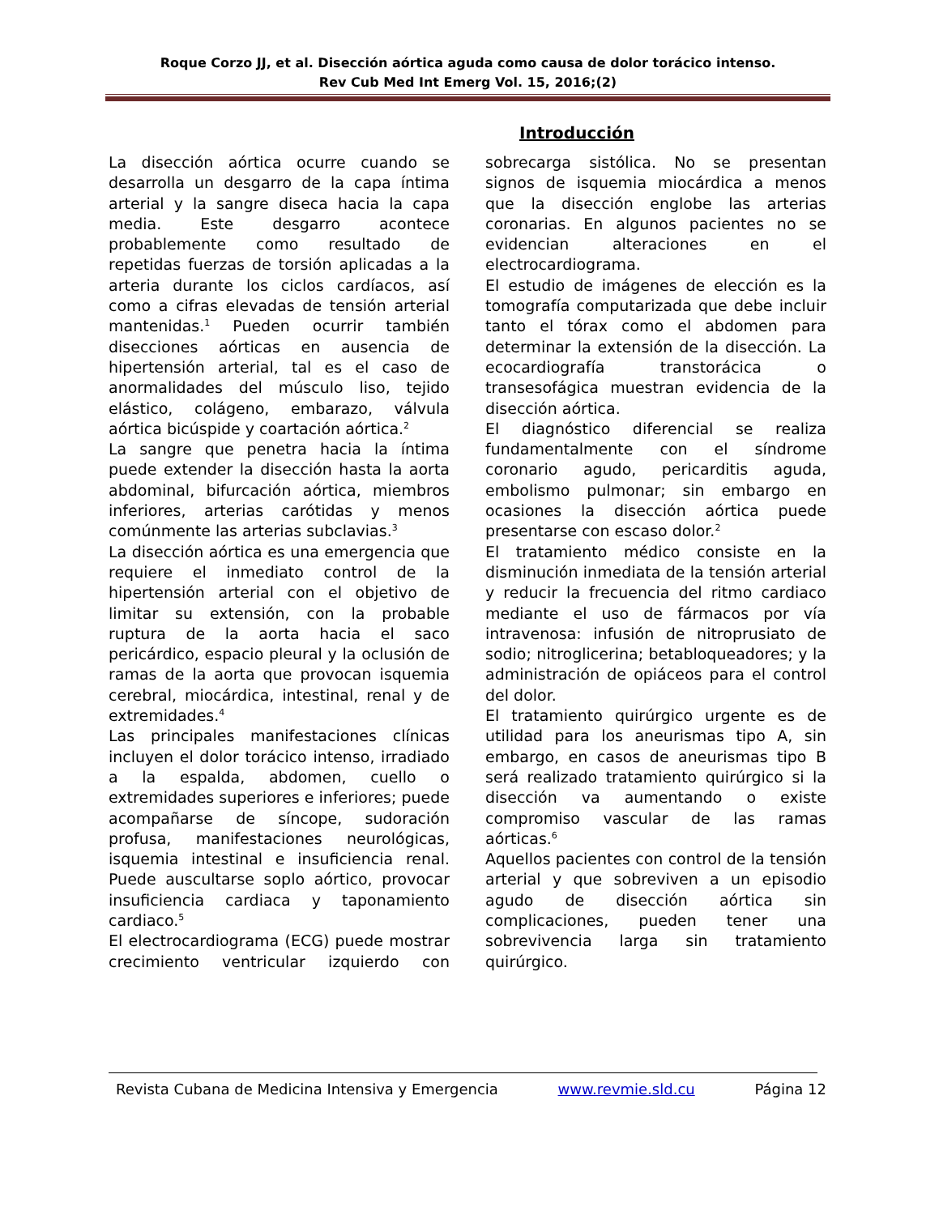Roque Corzo JJ, et al. Disección aórtica aguda como causa de dolor torácico intenso.
Rev Cub Med Int Emerg Vol. 15, 2016;(2)
Introducción
La disección aórtica ocurre cuando se desarrolla un desgarro de la capa íntima arterial y la sangre diseca hacia la capa media. Este desgarro acontece probablemente como resultado de repetidas fuerzas de torsión aplicadas a la arteria durante los ciclos cardíacos, así como a cifras elevadas de tensión arterial mantenidas.<sup>1</sup> Pueden ocurrir también disecciones aórticas en ausencia de hipertensión arterial, tal es el caso de anormalidades del músculo liso, tejido elástico, colágeno, embarazo, válvula aórtica bicúspide y coartación aórtica.<sup>2</sup>
La sangre que penetra hacia la íntima puede extender la disección hasta la aorta abdominal, bifurcación aórtica, miembros inferiores, arterias carótidas y menos comúnmente las arterias subclavias.<sup>3</sup>
La disección aórtica es una emergencia que requiere el inmediato control de la hipertensión arterial con el objetivo de limitar su extensión, con la probable ruptura de la aorta hacia el saco pericárdico, espacio pleural y la oclusión de ramas de la aorta que provocan isquemia cerebral, miocárdica, intestinal, renal y de extremidades.<sup>4</sup>
Las principales manifestaciones clínicas incluyen el dolor torácico intenso, irradiado a la espalda, abdomen, cuello o extremidades superiores e inferiores; puede acompañarse de síncope, sudoración profusa, manifestaciones neurológicas, isquemia intestinal e insuficiencia renal. Puede auscultarse soplo aórtico, provocar insuficiencia cardiaca y taponamiento cardiaco.<sup>5</sup>
El electrocardiograma (ECG) puede mostrar crecimiento ventricular izquierdo con sobrecarga sistólica. No se presentan signos de isquemia miocárdica a menos que la disección englobe las arterias coronarias. En algunos pacientes no se evidencian alteraciones en el electrocardiograma.
El estudio de imágenes de elección es la tomografía computarizada que debe incluir tanto el tórax como el abdomen para determinar la extensión de la disección. La ecocardiografía transtorácica o transesofágica muestran evidencia de la disección aórtica.
El diagnóstico diferencial se realiza fundamentalmente con el síndrome coronario agudo, pericarditis aguda, embolismo pulmonar; sin embargo en ocasiones la disección aórtica puede presentarse con escaso dolor.<sup>2</sup>
El tratamiento médico consiste en la disminución inmediata de la tensión arterial y reducir la frecuencia del ritmo cardiaco mediante el uso de fármacos por vía intravenosa: infusión de nitroprusiato de sodio; nitroglicerina; betabloqueadores; y la administración de opiáceos para el control del dolor.
El tratamiento quirúrgico urgente es de utilidad para los aneurismas tipo A, sin embargo, en casos de aneurismas tipo B será realizado tratamiento quirúrgico si la disección va aumentando o existe compromiso vascular de las ramas aórticas.<sup>6</sup>
Aquellos pacientes con control de la tensión arterial y que sobreviven a un episodio agudo de disección aórtica sin complicaciones, pueden tener una sobrevivencia larga sin tratamiento quirúrgico.
Revista Cubana de Medicina Intensiva y Emergencia www.revmie.sld.cu Página 12